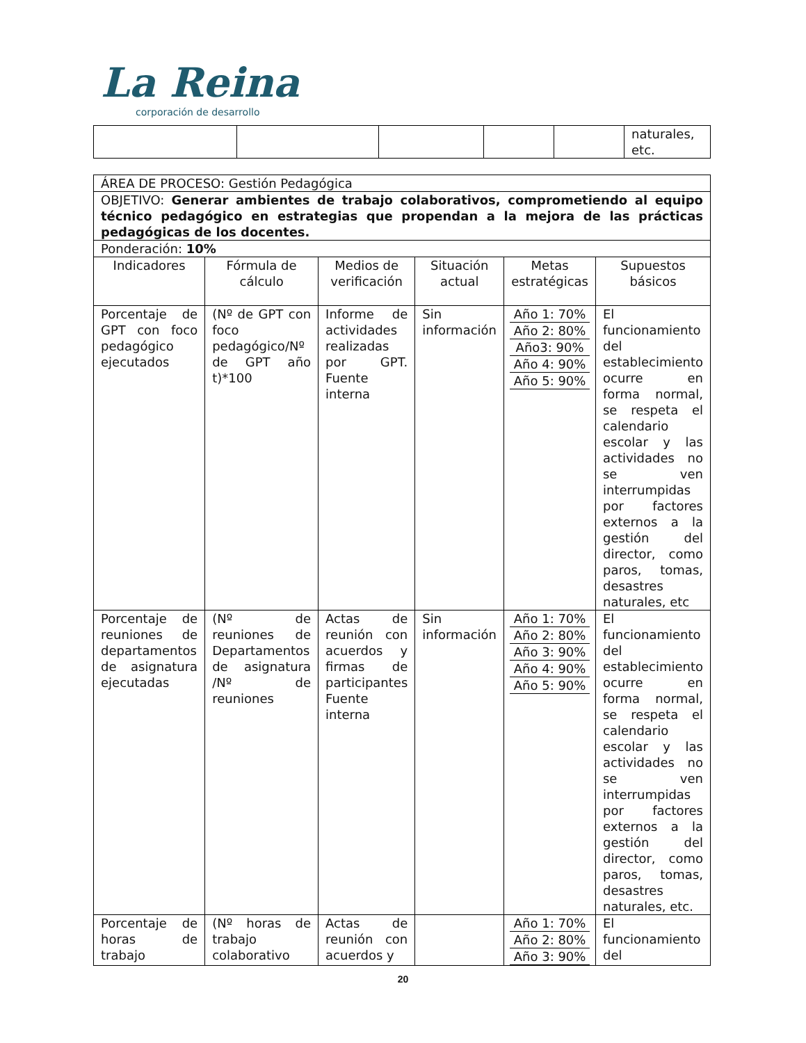La Reina
corporación de desarrollo
| | | | | | naturales, etc. |
| ÁREA DE PROCESO: Gestión Pedagógica | | | | | |
| OBJETIVO: Generar ambientes de trabajo colaborativos, comprometiendo al equipo técnico pedagógico en estrategias que propendan a la mejora de las prácticas pedagógicas de los docentes. | | | | | |
| Ponderación: 10% | | | | | |
| Indicadores | Fórmula de cálculo | Medios de verificación | Situación actual | Metas estratégicas | Supuestos básicos |
| Porcentaje de GPT con foco pedagógico ejecutados | (Nº de GPT con foco pedagógico/Nº de GPT año t)*100 | Informe de actividades realizadas por GPT. Fuente interna | Sin información | Año 1: 70% Año 2: 80% Año3: 90% Año 4: 90% Año 5: 90% | El funcionamiento del establecimiento ocurre en forma normal, se respeta el calendario escolar y las actividades no se ven interrumpidas por factores externos a la gestión del director, como paros, tomas, desastres naturales, etc |
| Porcentaje de reuniones de departamentos de asignatura ejecutadas | (Nº de reuniones de Departamentos de asignatura /Nº de reuniones | Actas de reunión con acuerdos y firmas de participantes Fuente interna | Sin información | Año 1: 70% Año 2: 80% Año 3: 90% Año 4: 90% Año 5: 90% | El funcionamiento del establecimiento ocurre en forma normal, se respeta el calendario escolar y las actividades no se ven interrumpidas por factores externos a la gestión del director, como paros, tomas, desastres naturales, etc. |
| Porcentaje de horas de trabajo | (Nº horas de trabajo colaborativo | Actas de reunión con acuerdos y | | Año 1: 70% Año 2: 80% Año 3: 90% | El funcionamiento del |
20